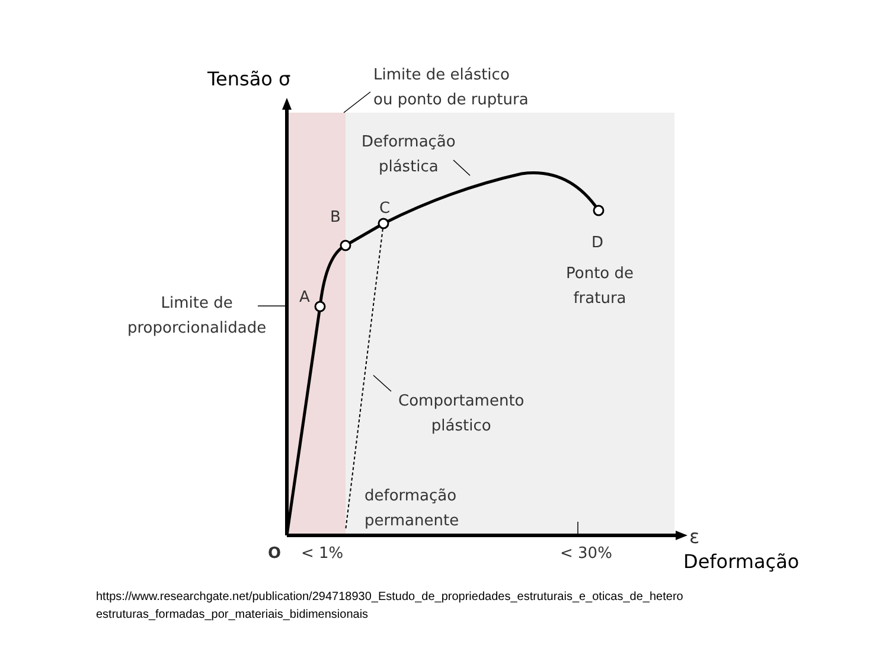Tensão σ
Limite de elástico
ou ponto de ruptura
Deformação
plástica
B C
D
A
Ponto de
fratura
Limite de
proporcionalidade
Comportamento
plástico
deformação
permanente
ε
O < 1% < 30% Deformação
https://www.researchgate.net/publication/294718930_Estudo_de_propriedades_estruturais_e_oticas_de_hetero
estruturas_formadas_por_materiais_bidimensionais